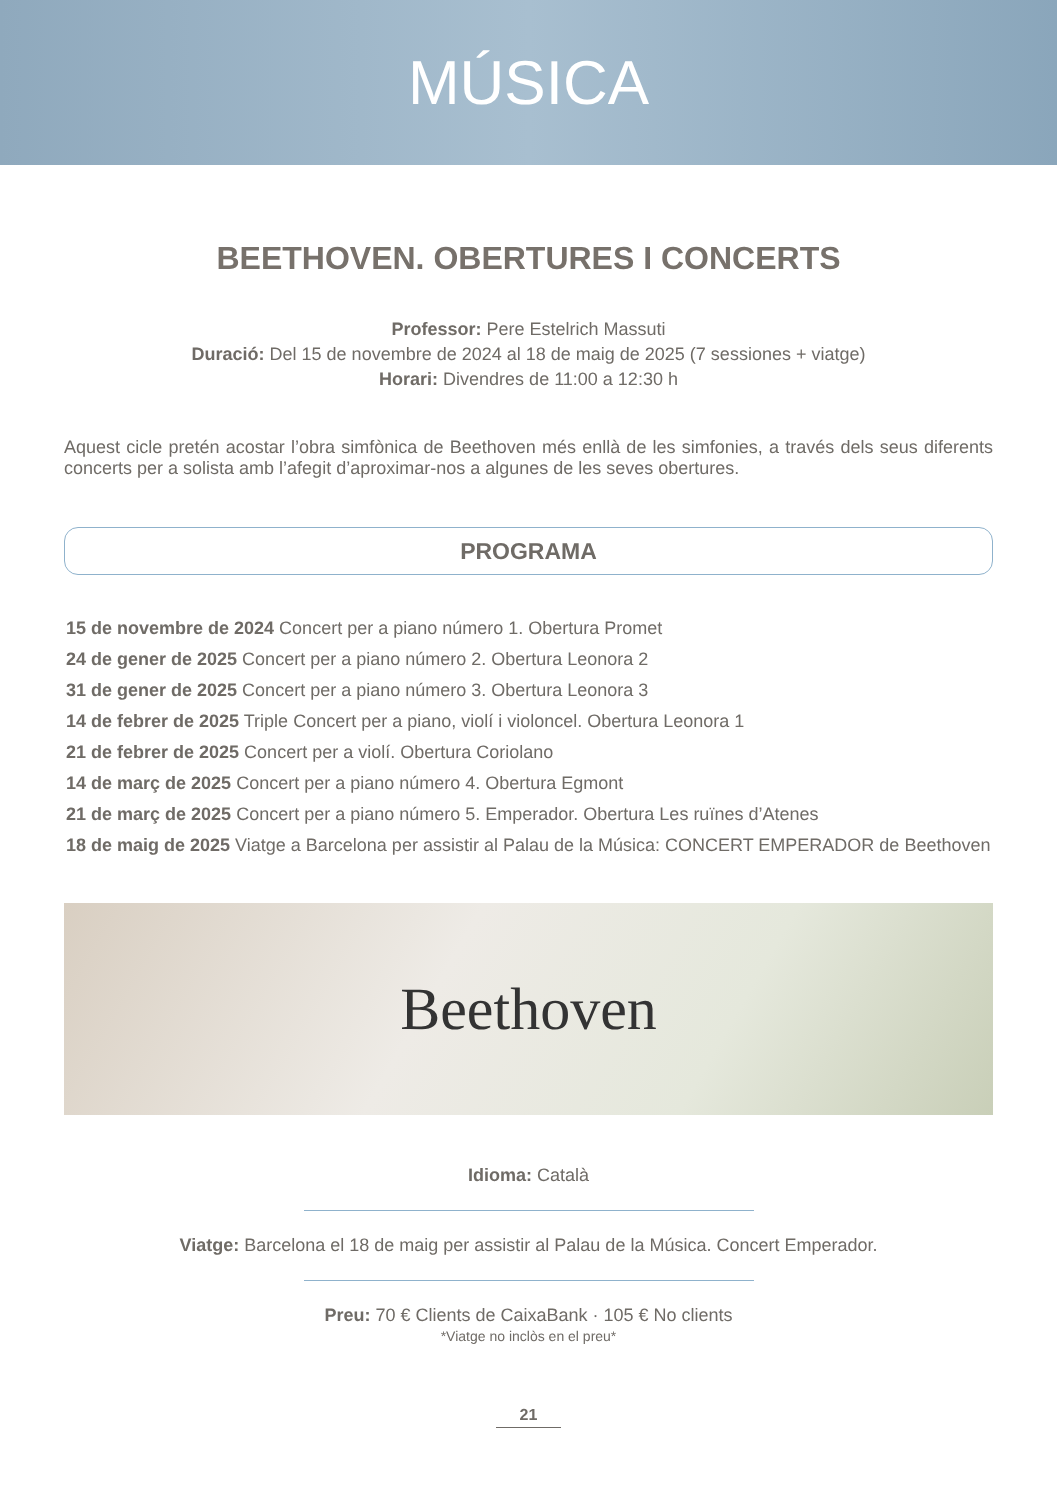MÚSICA
BEETHOVEN. OBERTURES I CONCERTS
Professor: Pere Estelrich Massuti
Duració: Del 15 de novembre de 2024 al 18 de maig de 2025 (7 sessiones + viatge)
Horari: Divendres de 11:00 a 12:30 h
Aquest cicle pretén acostar l’obra simfònica de Beethoven més enllà de les simfonies, a través dels seus diferents concerts per a solista amb l’afegit d’aproximar-nos a algunes de les seves obertures.
PROGRAMA
15 de novembre de 2024 Concert per a piano número 1. Obertura Promet
24 de gener de 2025 Concert per a piano número 2. Obertura Leonora 2
31 de gener de 2025 Concert per a piano número 3. Obertura Leonora 3
14 de febrer de 2025 Triple Concert per a piano, violí i violoncel. Obertura Leonora 1
21 de febrer de 2025 Concert per a violí. Obertura Coriolano
14 de març de 2025 Concert per a piano número 4. Obertura Egmont
21 de març de 2025 Concert per a piano número 5. Emperador. Obertura Les ruïnes d’Atenes
18 de maig de 2025 Viatge a Barcelona per assistir al Palau de la Música: CONCERT EMPERADOR de Beethoven
Beethoven
Idioma: Català
Viatge: Barcelona el 18 de maig per assistir al Palau de la Música. Concert Emperador.
Preu: 70 € Clients de CaixaBank · 105 € No clients
*Viatge no inclòs en el preu*
21